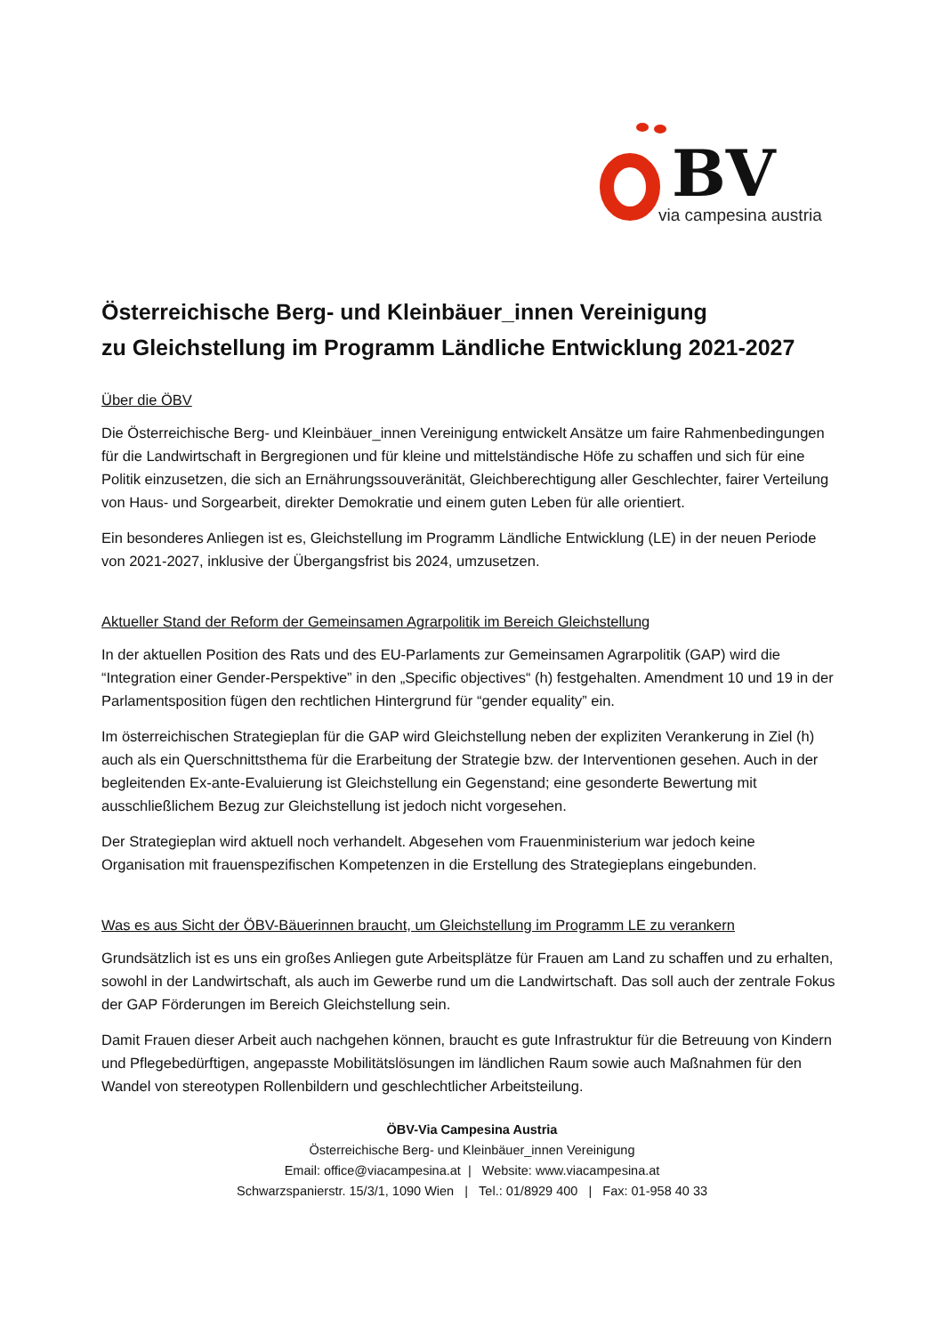BV
via campesina austria
Österreichische Berg- und Kleinbäuer_innen Vereinigung
zu Gleichstellung im Programm Ländliche Entwicklung 2021-2027
Über die ÖBV
Die Österreichische Berg- und Kleinbäuer_innen Vereinigung entwickelt Ansätze um faire Rahmenbedingungen für die Landwirtschaft in Bergregionen und für kleine und mittelständische Höfe zu schaffen und sich für eine Politik einzusetzen, die sich an Ernährungssouveränität, Gleichberechtigung aller Geschlechter, fairer Verteilung von Haus- und Sorgearbeit, direkter Demokratie und einem guten Leben für alle orientiert.
Ein besonderes Anliegen ist es, Gleichstellung im Programm Ländliche Entwicklung (LE) in der neuen Periode von 2021-2027, inklusive der Übergangsfrist bis 2024, umzusetzen.
Aktueller Stand der Reform der Gemeinsamen Agrarpolitik im Bereich Gleichstellung
In der aktuellen Position des Rats und des EU-Parlaments zur Gemeinsamen Agrarpolitik (GAP) wird die “Integration einer Gender-Perspektive” in den „Specific objectives“ (h) festgehalten. Amendment 10 und 19 in der Parlamentsposition fügen den rechtlichen Hintergrund für “gender equality” ein.
Im österreichischen Strategieplan für die GAP wird Gleichstellung neben der expliziten Verankerung in Ziel (h) auch als ein Querschnittsthema für die Erarbeitung der Strategie bzw. der Interventionen gesehen. Auch in der begleitenden Ex-ante-Evaluierung ist Gleichstellung ein Gegenstand; eine gesonderte Bewertung mit ausschließlichem Bezug zur Gleichstellung ist jedoch nicht vorgesehen.
Der Strategieplan wird aktuell noch verhandelt. Abgesehen vom Frauenministerium war jedoch keine Organisation mit frauenspezifischen Kompetenzen in die Erstellung des Strategieplans eingebunden.
Was es aus Sicht der ÖBV-Bäuerinnen braucht, um Gleichstellung im Programm LE zu verankern
Grundsätzlich ist es uns ein großes Anliegen gute Arbeitsplätze für Frauen am Land zu schaffen und zu erhalten, sowohl in der Landwirtschaft, als auch im Gewerbe rund um die Landwirtschaft. Das soll auch der zentrale Fokus der GAP Förderungen im Bereich Gleichstellung sein.
Damit Frauen dieser Arbeit auch nachgehen können, braucht es gute Infrastruktur für die Betreuung von Kindern und Pflegebedürftigen, angepasste Mobilitätslösungen im ländlichen Raum sowie auch Maßnahmen für den Wandel von stereotypen Rollenbildern und geschlechtlicher Arbeitsteilung.
ÖBV-Via Campesina Austria
Österreichische Berg- und Kleinbäuer_innen Vereinigung
Email: office@viacampesina.at | Website: www.viacampesina.at
Schwarzspanierstr. 15/3/1, 1090 Wien | Tel.: 01/8929 400 | Fax: 01-958 40 33